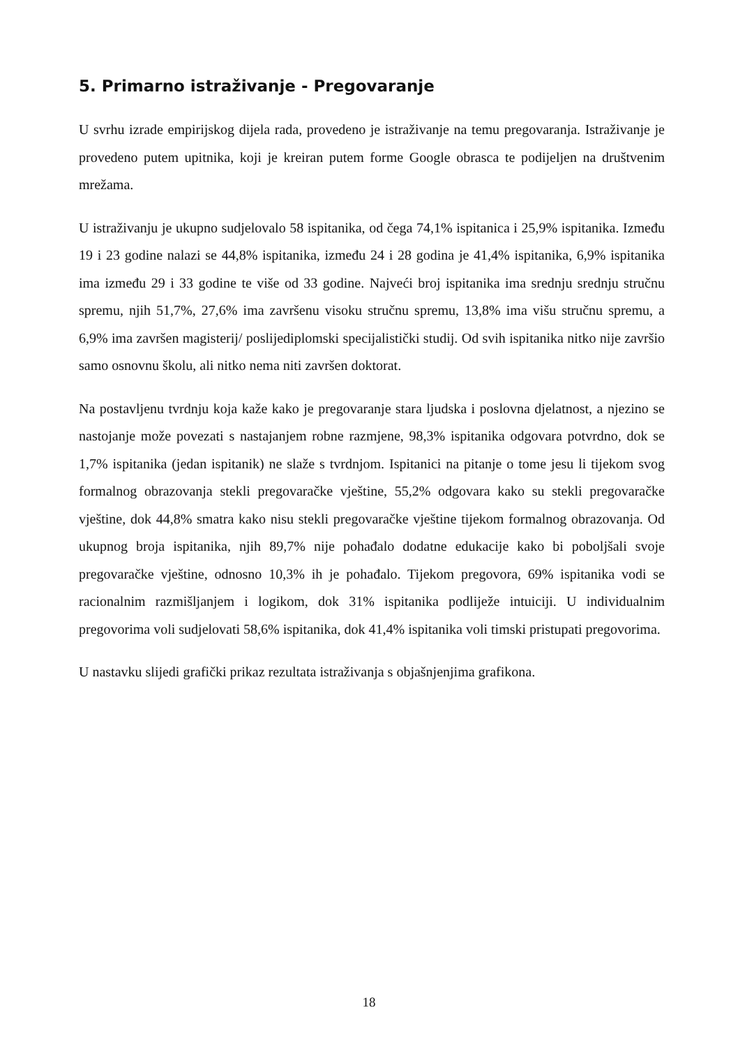5. Primarno istraživanje - Pregovaranje
U svrhu izrade empirijskog dijela rada, provedeno je istraživanje na temu pregovaranja. Istraživanje je provedeno putem upitnika, koji je kreiran putem forme Google obrasca te podijeljen na društvenim mrežama.
U istraživanju je ukupno sudjelovalo 58 ispitanika, od čega 74,1% ispitanica i 25,9% ispitanika. Između 19 i 23 godine nalazi se 44,8% ispitanika, između 24 i 28 godina je 41,4% ispitanika, 6,9% ispitanika ima između 29 i 33 godine te više od 33 godine. Najveći broj ispitanika ima srednju srednju stručnu spremu, njih 51,7%, 27,6% ima završenu visoku stručnu spremu, 13,8% ima višu stručnu spremu, a 6,9% ima završen magisterij/ poslijediplomski specijalistički studij. Od svih ispitanika nitko nije završio samo osnovnu školu, ali nitko nema niti završen doktorat.
Na postavljenu tvrdnju koja kaže kako je pregovaranje stara ljudska i poslovna djelatnost, a njezino se nastojanje može povezati s nastajanjem robne razmjene, 98,3% ispitanika odgovara potvrdno, dok se 1,7% ispitanika (jedan ispitanik) ne slaže s tvrdnjom. Ispitanici na pitanje o tome jesu li tijekom svog formalnog obrazovanja stekli pregovaračke vještine, 55,2% odgovara kako su stekli pregovaračke vještine, dok 44,8% smatra kako nisu stekli pregovaračke vještine tijekom formalnog obrazovanja. Od ukupnog broja ispitanika, njih 89,7% nije pohađalo dodatne edukacije kako bi poboljšali svoje pregovaračke vještine, odnosno 10,3% ih je pohađalo. Tijekom pregovora, 69% ispitanika vodi se racionalnim razmišljanjem i logikom, dok 31% ispitanika podliježe intuiciji. U individualnim pregovorima voli sudjelovati 58,6% ispitanika, dok 41,4% ispitanika voli timski pristupati pregovorima.
U nastavku slijedi grafički prikaz rezultata istraživanja s objašnjenjima grafikona.
18